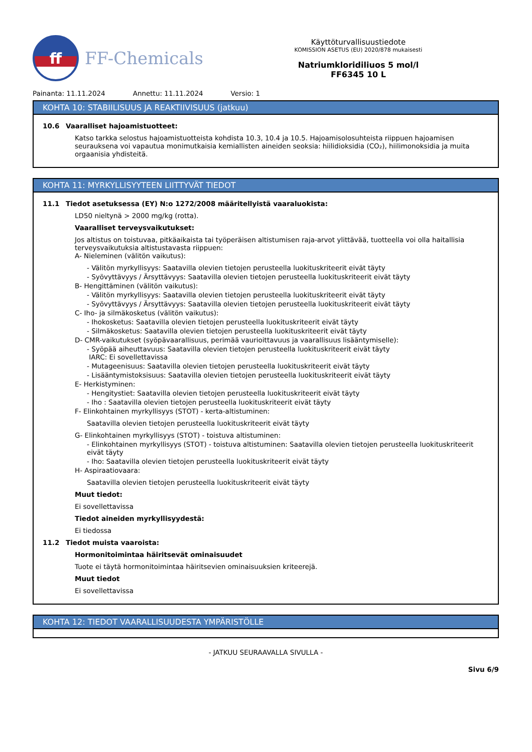ff
FF-Chemicals
Käyttöturvallisuustiedote
KOMISSION ASETUS (EU) 2020/878 mukaisesti
Natriumkloridiliuos 5 mol/l
FF6345 10 L
Painanta: 11.11.2024 Annettu: 11.11.2024 Versio: 1
KOHTA 10: STABIILISUUS JA REAKTIIVISUUS (jatkuu)
10.6 Vaaralliset hajoamistuotteet:
Katso tarkka selostus hajoamistuotteista kohdista 10.3, 10.4 ja 10.5. Hajoamisolosuhteista riippuen hajoamisen seurauksena voi vapautua monimutkaisia kemiallisten aineiden seoksia: hiilidioksidia (CO₂), hiilimonoksidia ja muita orgaanisia yhdisteitä.
KOHTA 11: MYRKYLLISYYTEEN LIITTYVÄT TIEDOT
11.1 Tiedot asetuksessa (EY) N:o 1272/2008 määritellyistä vaaraluokista:
LD50 nieltynä > 2000 mg/kg (rotta).
Vaaralliset terveysvaikutukset:
Jos altistus on toistuvaa, pitkäaikaista tai työperäisen altistumisen raja-arvot ylittävää, tuotteella voi olla haitallisia terveysvaikutuksia altistustavasta riippuen:
A- Nieleminen (välitön vaikutus):
- Välitön myrkyllisyys: Saatavilla olevien tietojen perusteella luokituskriteerit eivät täyty
- Syövyttävyys / Ärsyttävyys: Saatavilla olevien tietojen perusteella luokituskriteerit eivät täyty
B- Hengittäminen (välitön vaikutus):
- Välitön myrkyllisyys: Saatavilla olevien tietojen perusteella luokituskriteerit eivät täyty
- Syövyttävyys / Ärsyttävyys: Saatavilla olevien tietojen perusteella luokituskriteerit eivät täyty
C- Iho- ja silmäkosketus (välitön vaikutus):
- Ihokosketus: Saatavilla olevien tietojen perusteella luokituskriteerit eivät täyty
- Silmäkosketus: Saatavilla olevien tietojen perusteella luokituskriteerit eivät täyty
D- CMR-vaikutukset (syöpävaarallisuus, perimää vaurioittavuus ja vaarallisuus lisääntymiselle):
- Syöpää aiheuttavuus: Saatavilla olevien tietojen perusteella luokituskriteerit eivät täyty
IARC: Ei sovellettavissa
- Mutageenisuus: Saatavilla olevien tietojen perusteella luokituskriteerit eivät täyty
- Lisääntymistoksisuus: Saatavilla olevien tietojen perusteella luokituskriteerit eivät täyty
E- Herkistyminen:
- Hengitystiet: Saatavilla olevien tietojen perusteella luokituskriteerit eivät täyty
- Iho : Saatavilla olevien tietojen perusteella luokituskriteerit eivät täyty
F- Elinkohtainen myrkyllisyys (STOT) - kerta-altistuminen:
Saatavilla olevien tietojen perusteella luokituskriteerit eivät täyty
G- Elinkohtainen myrkyllisyys (STOT) - toistuva altistuminen:
- Elinkohtainen myrkyllisyys (STOT) - toistuva altistuminen: Saatavilla olevien tietojen perusteella luokituskriteerit eivät täyty
- Iho: Saatavilla olevien tietojen perusteella luokituskriteerit eivät täyty
H- Aspiraatiovaara:
Saatavilla olevien tietojen perusteella luokituskriteerit eivät täyty
Muut tiedot:
Ei sovellettavissa
Tiedot aineiden myrkyllisyydestä:
Ei tiedossa
11.2 Tiedot muista vaaroista:
Hormonitoimintaa häiritsevät ominaisuudet
Tuote ei täytä hormonitoimintaa häiritsevien ominaisuuksien kriteerejä.
Muut tiedot
Ei sovellettavissa
KOHTA 12: TIEDOT VAARALLISUUDESTA YMPÄRISTÖLLE
- JATKUU SEURAAVALLA SIVULLA -
Sivu 6/9